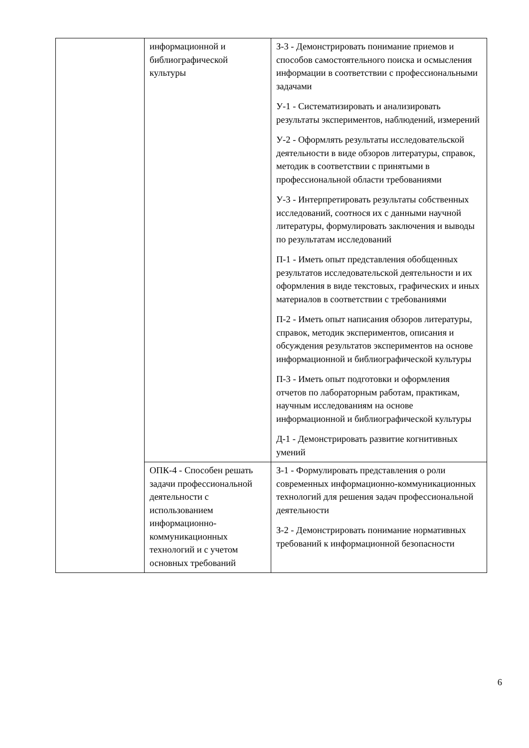| | информационной и библиографической культуры | З-3 - Демонстрировать понимание приемов и способов самостоятельного поиска и осмысления информации в соответствии с профессиональными задачами У-1 - Систематизировать и анализировать результаты экспериментов, наблюдений, измерений У-2 - Оформлять результаты исследовательской деятельности в виде обзоров литературы, справок, методик в соответствии с принятыми в профессиональной области требованиями У-3 - Интерпретировать результаты собственных исследований, соотнося их с данными научной литературы, формулировать заключения и выводы по результатам исследований П-1 - Иметь опыт представления обобщенных результатов исследовательской деятельности и их оформления в виде текстовых, графических и иных материалов в соответствии с требованиями П-2 - Иметь опыт написания обзоров литературы, справок, методик экспериментов, описания и обсуждения результатов экспериментов на основе информационной и библиографической культуры П-3 - Иметь опыт подготовки и оформления отчетов по лабораторным работам, практикам, научным исследованиям на основе информационной и библиографической культуры Д-1 - Демонстрировать развитие когнитивных умений |
| | ОПК-4 - Способен решать задачи профессиональной деятельности с использованием информационно-коммуникационных технологий и с учетом основных требований | З-1 - Формулировать представления о роли современных информационно-коммуникационных технологий для решения задач профессиональной деятельности З-2 - Демонстрировать понимание нормативных требований к информационной безопасности |
6